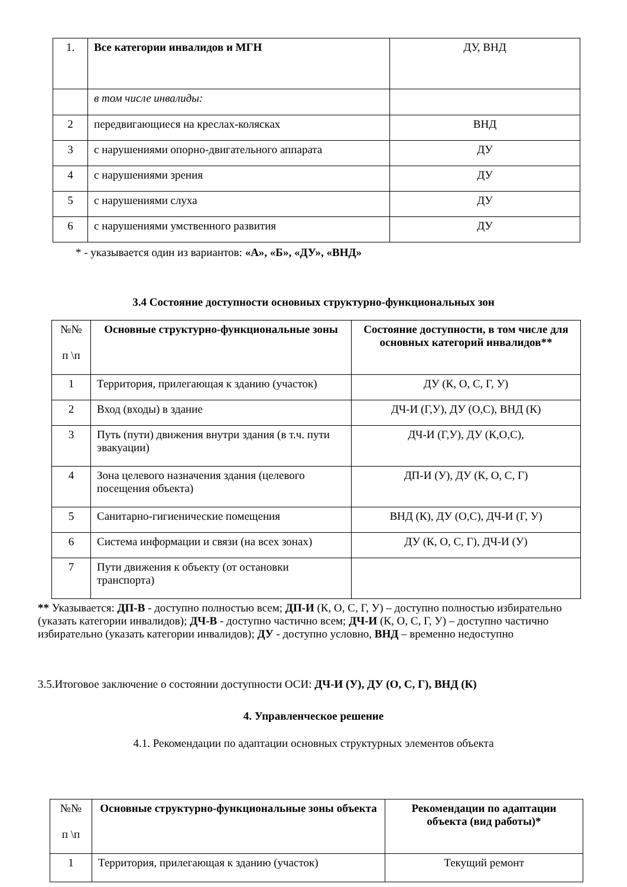| 1. | Все категории инвалидов и МГН | ДУ, ВНД |
| | в том числе инвалиды: | |
| 2 | передвигающиеся на креслах-колясках | ВНД |
| 3 | с нарушениями опорно-двигательного аппарата | ДУ |
| 4 | с нарушениями зрения | ДУ |
| 5 | с нарушениями слуха | ДУ |
| 6 | с нарушениями умственного развития | ДУ |
* - указывается один из вариантов: «А», «Б», «ДУ», «ВНД»
3.4 Состояние доступности основных структурно-функциональных зон
| №№ п \п | Основные структурно-функциональные зоны | Состояние доступности, в том числе для основных категорий инвалидов** |
| 1 | Территория, прилегающая к зданию (участок) | ДУ (К, О, С, Г, У) |
| 2 | Вход (входы) в здание | ДЧ-И (Г,У), ДУ (О,С), ВНД (К) |
| 3 | Путь (пути) движения внутри здания (в т.ч. пути эвакуации) | ДЧ-И (Г,У), ДУ (К,О,С), |
| 4 | Зона целевого назначения здания (целевого посещения объекта) | ДП-И (У), ДУ (К, О, С, Г) |
| 5 | Санитарно-гигиенические помещения | ВНД (К), ДУ (О,С), ДЧ-И (Г, У) |
| 6 | Система информации и связи (на всех зонах) | ДУ (К, О, С, Г), ДЧ-И (У) |
| 7 | Пути движения к объекту (от остановки транспорта) | |
** Указывается: ДП-В - доступно полностью всем; ДП-И (К, О, С, Г, У) – доступно полностью избирательно (указать категории инвалидов); ДЧ-В - доступно частично всем; ДЧ-И (К, О, С, Г, У) – доступно частично избирательно (указать категории инвалидов); ДУ - доступно условно, ВНД – временно недоступно
3.5.Итоговое заключение о состоянии доступности ОСИ: ДЧ-И (У), ДУ (О, С, Г), ВНД (К)
4. Управленческое решение
4.1. Рекомендации по адаптации основных структурных элементов объекта
| №№ п \п | Основные структурно-функциональные зоны объекта | Рекомендации по адаптации объекта (вид работы)* |
| 1 | Территория, прилегающая к зданию (участок) | Текущий ремонт |